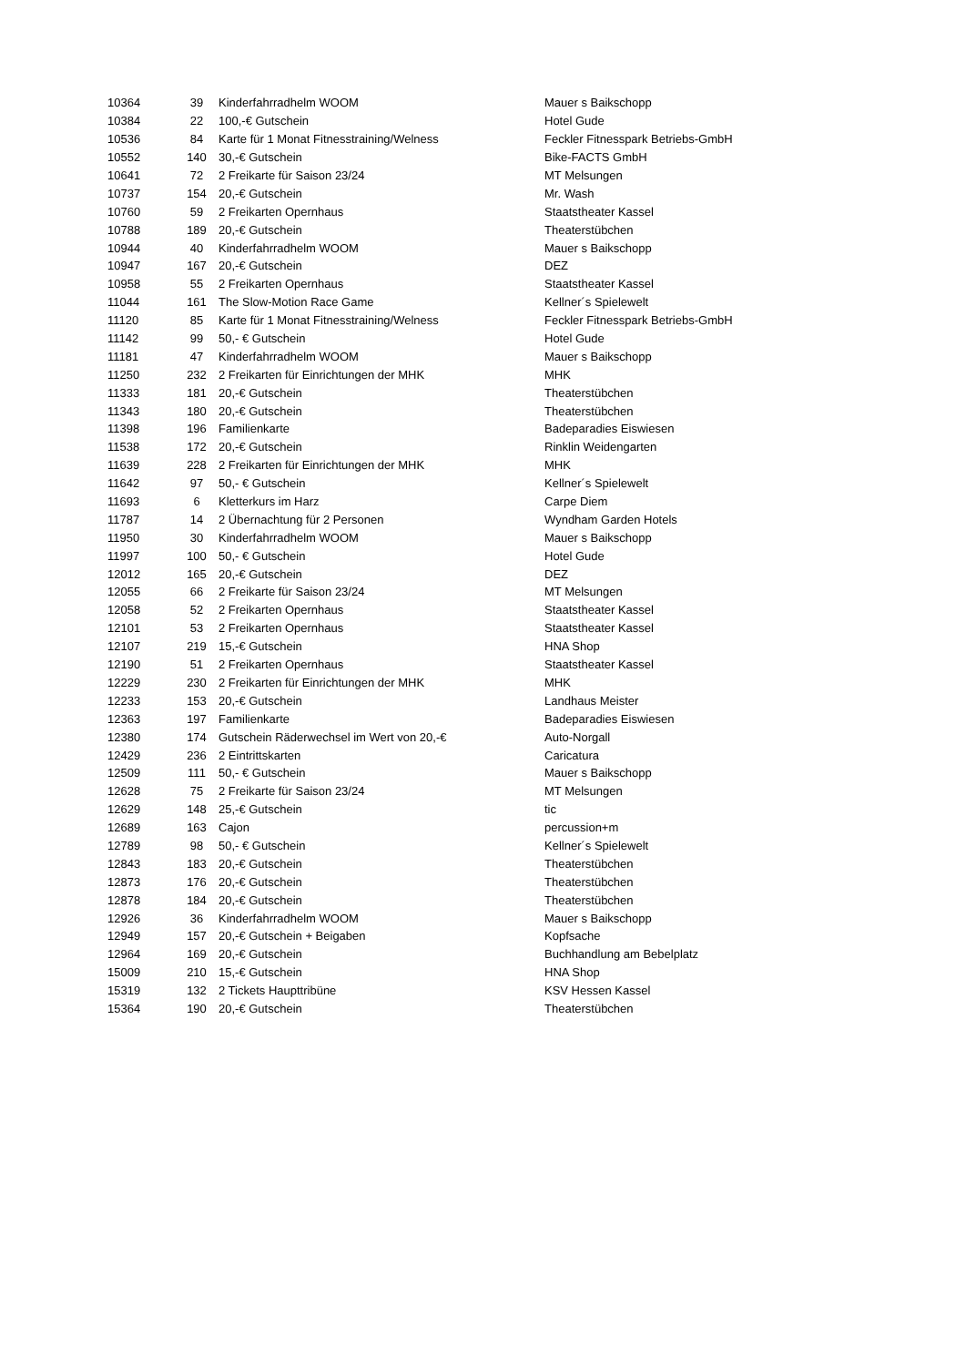| 10364 | 39 | Kinderfahrradhelm WOOM | Mauer s Baikschopp |
| 10384 | 22 | 100,-€ Gutschein | Hotel Gude |
| 10536 | 84 | Karte für 1 Monat Fitnesstraining/Welness | Feckler Fitnesspark Betriebs-GmbH |
| 10552 | 140 | 30,-€ Gutschein | Bike-FACTS GmbH |
| 10641 | 72 | 2 Freikarte für Saison 23/24 | MT Melsungen |
| 10737 | 154 | 20,-€ Gutschein | Mr. Wash |
| 10760 | 59 | 2 Freikarten Opernhaus | Staatstheater Kassel |
| 10788 | 189 | 20,-€ Gutschein | Theaterstübchen |
| 10944 | 40 | Kinderfahrradhelm WOOM | Mauer s Baikschopp |
| 10947 | 167 | 20,-€ Gutschein | DEZ |
| 10958 | 55 | 2 Freikarten Opernhaus | Staatstheater Kassel |
| 11044 | 161 | The Slow-Motion Race Game | Kellner´s Spielewelt |
| 11120 | 85 | Karte für 1 Monat Fitnesstraining/Welness | Feckler Fitnesspark Betriebs-GmbH |
| 11142 | 99 | 50,- € Gutschein | Hotel Gude |
| 11181 | 47 | Kinderfahrradhelm WOOM | Mauer s Baikschopp |
| 11250 | 232 | 2 Freikarten für Einrichtungen der MHK | MHK |
| 11333 | 181 | 20,-€ Gutschein | Theaterstübchen |
| 11343 | 180 | 20,-€ Gutschein | Theaterstübchen |
| 11398 | 196 | Familienkarte | Badeparadies Eiswiesen |
| 11538 | 172 | 20,-€ Gutschein | Rinklin Weidengarten |
| 11639 | 228 | 2 Freikarten für Einrichtungen der MHK | MHK |
| 11642 | 97 | 50,- € Gutschein | Kellner´s Spielewelt |
| 11693 | 6 | Kletterkurs im Harz | Carpe Diem |
| 11787 | 14 | 2 Übernachtung für 2 Personen | Wyndham Garden Hotels |
| 11950 | 30 | Kinderfahrradhelm WOOM | Mauer s Baikschopp |
| 11997 | 100 | 50,- € Gutschein | Hotel Gude |
| 12012 | 165 | 20,-€ Gutschein | DEZ |
| 12055 | 66 | 2 Freikarte für Saison 23/24 | MT Melsungen |
| 12058 | 52 | 2 Freikarten Opernhaus | Staatstheater Kassel |
| 12101 | 53 | 2 Freikarten Opernhaus | Staatstheater Kassel |
| 12107 | 219 | 15,-€ Gutschein | HNA Shop |
| 12190 | 51 | 2 Freikarten Opernhaus | Staatstheater Kassel |
| 12229 | 230 | 2 Freikarten für Einrichtungen der MHK | MHK |
| 12233 | 153 | 20,-€ Gutschein | Landhaus Meister |
| 12363 | 197 | Familienkarte | Badeparadies Eiswiesen |
| 12380 | 174 | Gutschein Räderwechsel im Wert von 20,-€ | Auto-Norgall |
| 12429 | 236 | 2 Eintrittskarten | Caricatura |
| 12509 | 111 | 50,- € Gutschein | Mauer s Baikschopp |
| 12628 | 75 | 2 Freikarte für Saison 23/24 | MT Melsungen |
| 12629 | 148 | 25,-€ Gutschein | tic |
| 12689 | 163 | Cajon | percussion+m |
| 12789 | 98 | 50,- € Gutschein | Kellner´s Spielewelt |
| 12843 | 183 | 20,-€ Gutschein | Theaterstübchen |
| 12873 | 176 | 20,-€ Gutschein | Theaterstübchen |
| 12878 | 184 | 20,-€ Gutschein | Theaterstübchen |
| 12926 | 36 | Kinderfahrradhelm WOOM | Mauer s Baikschopp |
| 12949 | 157 | 20,-€ Gutschein + Beigaben | Kopfsache |
| 12964 | 169 | 20,-€ Gutschein | Buchhandlung am Bebelplatz |
| 15009 | 210 | 15,-€ Gutschein | HNA Shop |
| 15319 | 132 | 2 Tickets Haupttribüne | KSV Hessen Kassel |
| 15364 | 190 | 20,-€ Gutschein | Theaterstübchen |